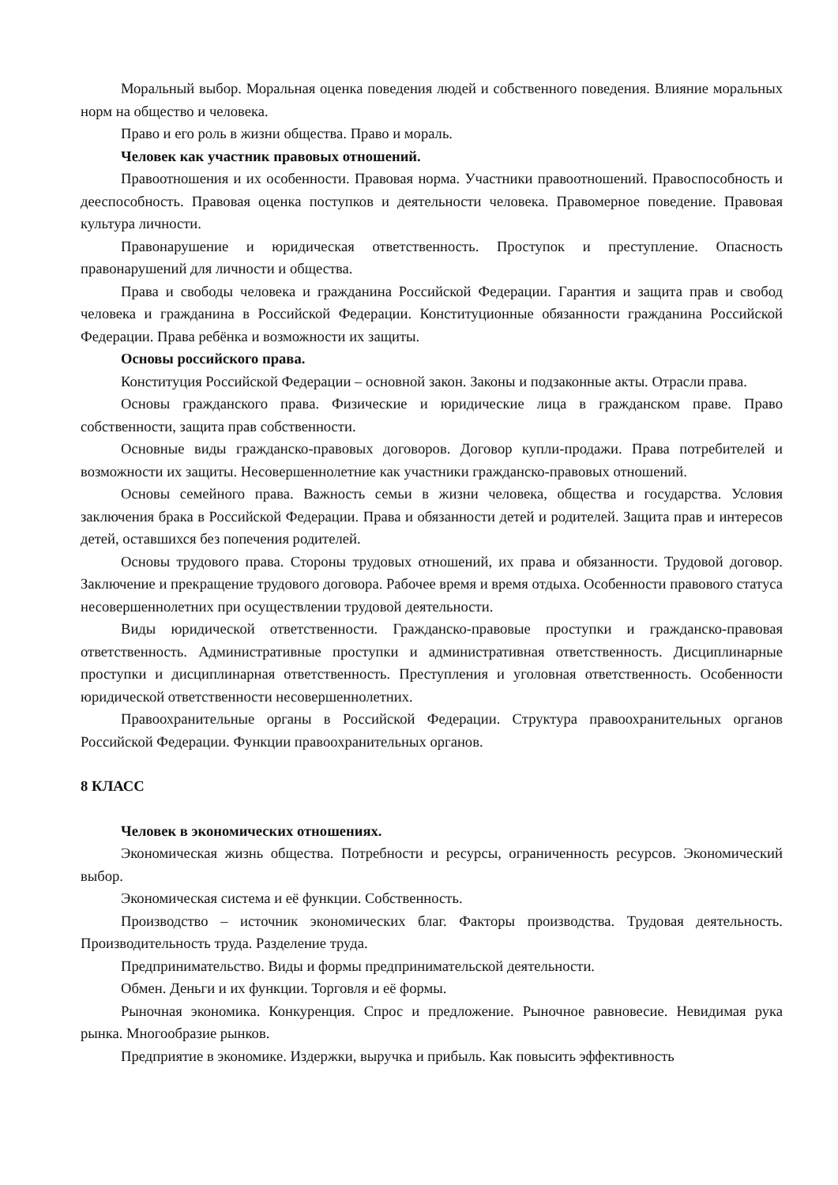Моральный выбор. Моральная оценка поведения людей и собственного поведения. Влияние моральных норм на общество и человека.
Право и его роль в жизни общества. Право и мораль.
Человек как участник правовых отношений.
Правоотношения и их особенности. Правовая норма. Участники правоотношений. Правоспособность и дееспособность. Правовая оценка поступков и деятельности человека. Правомерное поведение. Правовая культура личности.
Правонарушение и юридическая ответственность. Проступок и преступление. Опасность правонарушений для личности и общества.
Права и свободы человека и гражданина Российской Федерации. Гарантия и защита прав и свобод человека и гражданина в Российской Федерации. Конституционные обязанности гражданина Российской Федерации. Права ребёнка и возможности их защиты.
Основы российского права.
Конституция Российской Федерации – основной закон. Законы и подзаконные акты. Отрасли права.
Основы гражданского права. Физические и юридические лица в гражданском праве. Право собственности, защита прав собственности.
Основные виды гражданско-правовых договоров. Договор купли-продажи. Права потребителей и возможности их защиты. Несовершеннолетние как участники гражданско-правовых отношений.
Основы семейного права. Важность семьи в жизни человека, общества и государства. Условия заключения брака в Российской Федерации. Права и обязанности детей и родителей. Защита прав и интересов детей, оставшихся без попечения родителей.
Основы трудового права. Стороны трудовых отношений, их права и обязанности. Трудовой договор. Заключение и прекращение трудового договора. Рабочее время и время отдыха. Особенности правового статуса несовершеннолетних при осуществлении трудовой деятельности.
Виды юридической ответственности. Гражданско-правовые проступки и гражданско-правовая ответственность. Административные проступки и административная ответственность. Дисциплинарные проступки и дисциплинарная ответственность. Преступления и уголовная ответственность. Особенности юридической ответственности несовершеннолетних.
Правоохранительные органы в Российской Федерации. Структура правоохранительных органов Российской Федерации. Функции правоохранительных органов.
8 КЛАСС
Человек в экономических отношениях.
Экономическая жизнь общества. Потребности и ресурсы, ограниченность ресурсов. Экономический выбор.
Экономическая система и её функции. Собственность.
Производство – источник экономических благ. Факторы производства. Трудовая деятельность. Производительность труда. Разделение труда.
Предпринимательство. Виды и формы предпринимательской деятельности.
Обмен. Деньги и их функции. Торговля и её формы.
Рыночная экономика. Конкуренция. Спрос и предложение. Рыночное равновесие. Невидимая рука рынка. Многообразие рынков.
Предприятие в экономике. Издержки, выручка и прибыль. Как повысить эффективность